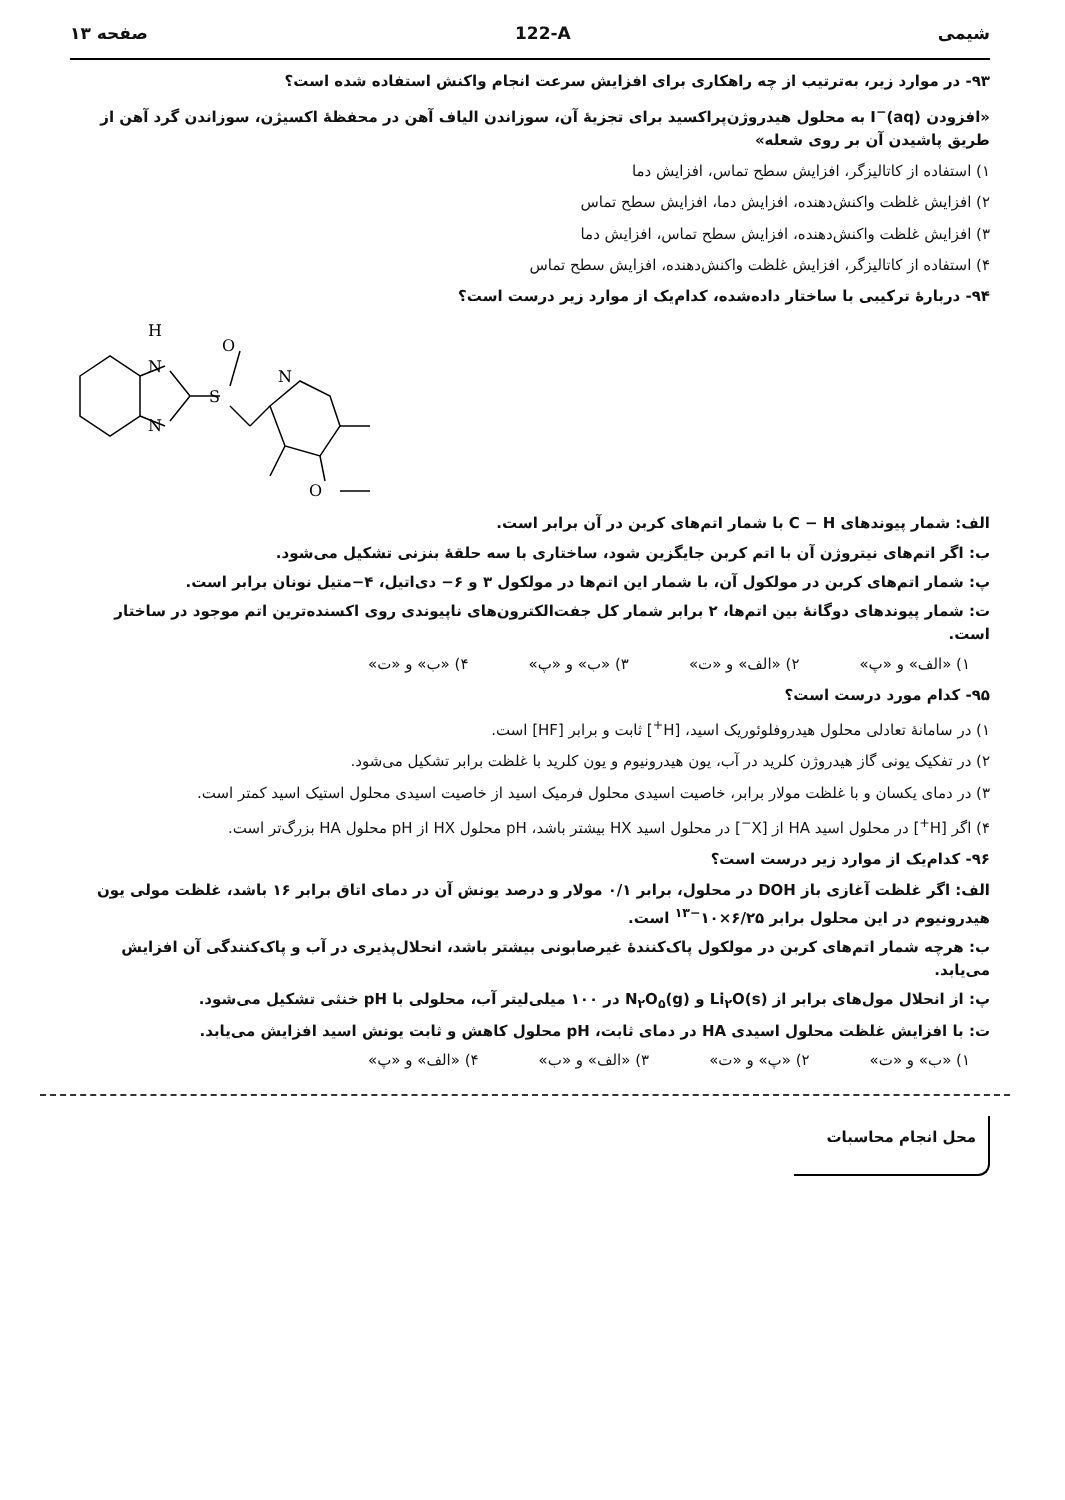شیمی 122-A صفحه ۱۳
۹۳- در موارد زیر، به‌ترتیب از چه راهکاری برای افزایش سرعت انجام واکنش استفاده شده است؟
«افزودن I<sup>−</sup>(aq) به محلول هیدروژن‌پراکسید برای تجزیهٔ آن، سوزاندن الیاف آهن در محفظهٔ اکسیژن، سوزاندن گرد آهن از طریق پاشیدن آن بر روی شعله»
۱) استفاده از کاتالیزگر، افزایش سطح تماس، افزایش دما
۲) افزایش غلظت واکنش‌دهنده، افزایش دما، افزایش سطح تماس
۳) افزایش غلظت واکنش‌دهنده، افزایش سطح تماس، افزایش دما
۴) استفاده از کاتالیزگر، افزایش غلظت واکنش‌دهنده، افزایش سطح تماس
۹۴- دربارهٔ ترکیبی با ساختار داده‌شده، کدام‌یک از موارد زیر درست است؟
H
N
N
S
O
N
O
الف: شمار پیوندهای C − H با شمار اتم‌های کربن در آن برابر است.
ب: اگر اتم‌های نیتروژن آن با اتم کربن جایگزین شود، ساختاری با سه حلقهٔ بنزنی تشکیل می‌شود.
پ: شمار اتم‌های کربن در مولکول آن، با شمار این اتم‌ها در مولکول ۳ و ۶− دی‌اتیل، ۴−متیل نونان برابر است.
ت: شمار پیوندهای دوگانهٔ بین اتم‌ها، ۲ برابر شمار کل جفت‌الکترون‌های ناپیوندی روی اکسنده‌ترین اتم موجود در ساختار است.
۱) «الف» و «پ» ۲) «الف» و «ت» ۳) «ب» و «پ» ۴) «ب» و «ت»
۹۵- کدام مورد درست است؟
۱) در سامانهٔ تعادلی محلول هیدروفلوئوریک اسید، [H<sup>+</sup>] ثابت و برابر [HF] است.
۲) در تفکیک یونی گاز هیدروژن کلرید در آب، یون هیدرونیوم و یون کلرید با غلظت برابر تشکیل می‌شود.
۳) در دمای یکسان و با غلظت مولار برابر، خاصیت اسیدی محلول فرمیک اسید از خاصیت اسیدی محلول استیک اسید کمتر است.
۴) اگر [H<sup>+</sup>] در محلول اسید HA از [X<sup>−</sup>] در محلول اسید HX بیشتر باشد، pH محلول HX از pH محلول HA بزرگ‌تر است.
۹۶- کدام‌یک از موارد زیر درست است؟
الف: اگر غلظت آغازی باز DOH در محلول، برابر ۰/۱ مولار و درصد یونش آن در دمای اتاق برابر ۱۶ باشد، غلظت مولی یون هیدرونیوم در این محلول برابر ۶/۲۵×۱۰<sup>−۱۳</sup> است.
ب: هرچه شمار اتم‌های کربن در مولکول پاک‌کنندهٔ غیرصابونی بیشتر باشد، انحلال‌پذیری در آب و پاک‌کنندگی آن افزایش می‌یابد.
پ: از انحلال مول‌های برابر از Li<sub>۲</sub>O(s) و N<sub>۲</sub>O<sub>۵</sub>(g) در ۱۰۰ میلی‌لیتر آب، محلولی با pH خنثی تشکیل می‌شود.
ت: با افزایش غلظت محلول اسیدی HA در دمای ثابت، pH محلول کاهش و ثابت یونش اسید افزایش می‌یابد.
۱) «ب» و «ت» ۲) «پ» و «ت» ۳) «الف» و «ب» ۴) «الف» و «پ»
محل انجام محاسبات